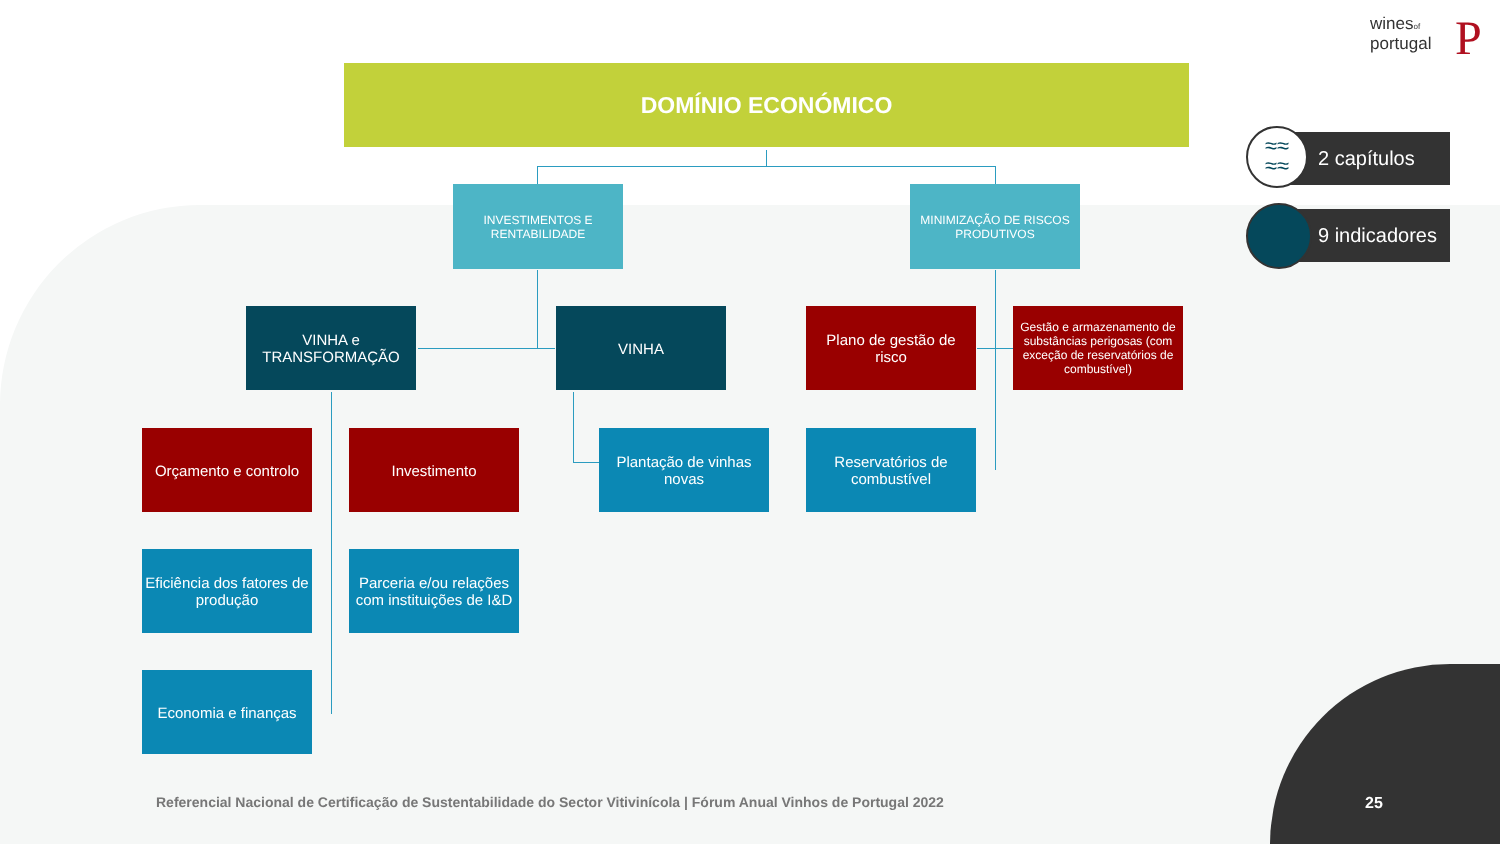winesof
portugal
P
DOMÍNIO ECONÓMICO
INVESTIMENTOS E RENTABILIDADE
MINIMIZAÇÃO DE RISCOS PRODUTIVOS
VINHA e TRANSFORMAÇÃO
VINHA
Plano de gestão de risco
Gestão e armazenamento de substâncias perigosas (com exceção de reservatórios de combustível)
Orçamento e controlo
Investimento
Plantação de vinhas novas
Reservatórios de combustível
Eficiência dos fatores de produção
Parceria e/ou relações com instituições de I&D
Economia e finanças
2 capítulos
≈≈
≈≈
9 indicadores
Referencial Nacional de Certificação de Sustentabilidade do Sector Vitivinícola | Fórum Anual Vinhos de Portugal 2022
25